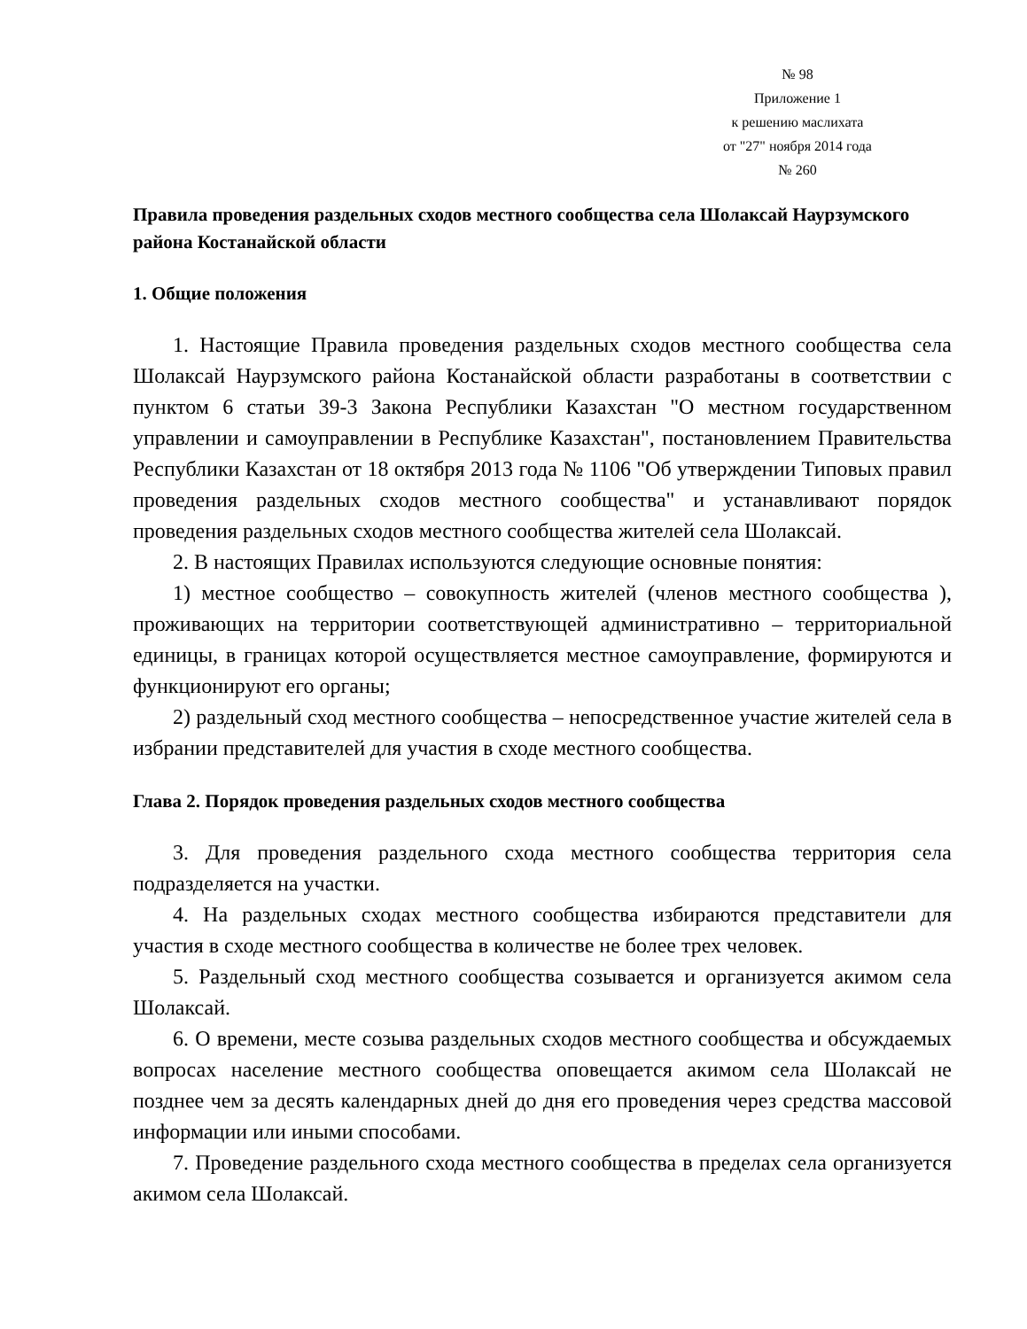№ 98
Приложение 1
к решению маслихата
от "27" ноября 2014 года
№ 260
Правила проведения раздельных сходов местного сообщества села Шолаксай Наурзумского района Костанайской области
1. Общие положения
1. Настоящие Правила проведения раздельных сходов местного сообщества села Шолаксай Наурзумского района Костанайской области разработаны в соответствии с пунктом 6 статьи 39-3 Закона Республики Казахстан "О местном государственном управлении и самоуправлении в Республике Казахстан", постановлением Правительства Республики Казахстан от 18 октября 2013 года № 1106 "Об утверждении Типовых правил проведения раздельных сходов местного сообщества" и устанавливают порядок проведения раздельных сходов местного сообщества жителей села Шолаксай.
2. В настоящих Правилах используются следующие основные понятия:
1) местное сообщество – совокупность жителей (членов местного сообщества ), проживающих на территории соответствующей административно – территориальной единицы, в границах которой осуществляется местное самоуправление, формируются и функционируют его органы;
2) раздельный сход местного сообщества – непосредственное участие жителей села в избрании представителей для участия в сходе местного сообщества.
Глава 2. Порядок проведения раздельных сходов местного сообщества
3. Для проведения раздельного схода местного сообщества территория села подразделяется на участки.
4. На раздельных сходах местного сообщества избираются представители для участия в сходе местного сообщества в количестве не более трех человек.
5. Раздельный сход местного сообщества созывается и организуется акимом села Шолаксай.
6. О времени, месте созыва раздельных сходов местного сообщества и обсуждаемых вопросах население местного сообщества оповещается акимом села Шолаксай не позднее чем за десять календарных дней до дня его проведения через средства массовой информации или иными способами.
7. Проведение раздельного схода местного сообщества в пределах села организуется акимом села Шолаксай.